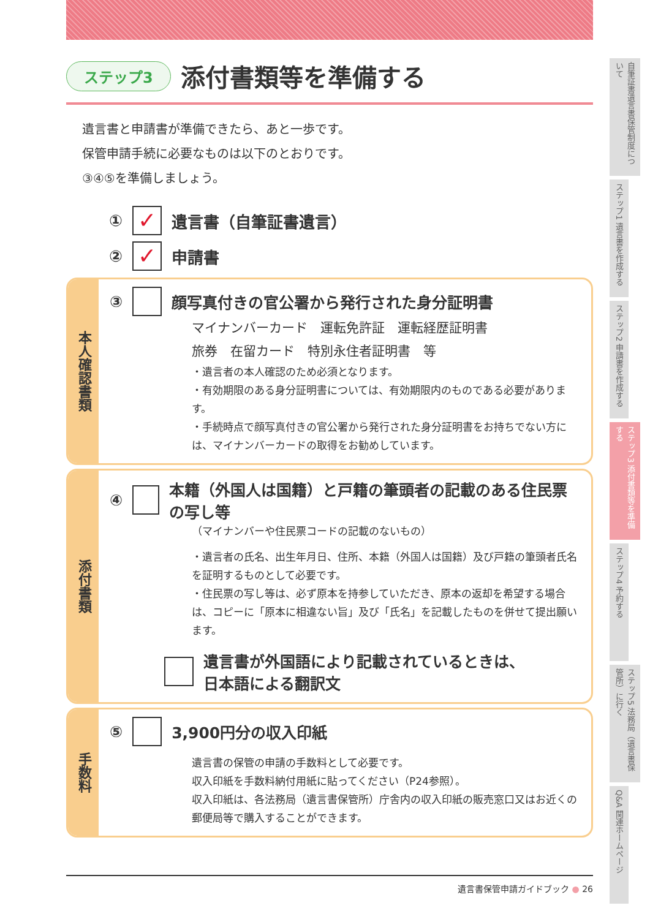ステップ3
添付書類等を準備する
遺言書と申請書が準備できたら、あと一歩です。
保管申請手続に必要なものは以下のとおりです。
③④⑤を準備しましょう。
① ✓ 遺言書（自筆証書遺言）
② ✓ 申請書
本人確認書類
③ 顔写真付きの官公署から発行された身分証明書
マイナンバーカード　運転免許証　運転経歴証明書
旅券　在留カード　特別永住者証明書　等
・遺言者の本人確認のため必須となります。
・有効期限のある身分証明書については、有効期限内のものである必要があります。
・手続時点で顔写真付きの官公署から発行された身分証明書をお持ちでない方には、マイナンバーカードの取得をお勧めしています。
添付書類
④ 本籍（外国人は国籍）と戸籍の筆頭者の記載のある住民票の写し等
（マイナンバーや住民票コードの記載のないもの）
・遺言者の氏名、出生年月日、住所、本籍（外国人は国籍）及び戸籍の筆頭者氏名を証明するものとして必要です。
・住民票の写し等は、必ず原本を持参していただき、原本の返却を希望する場合は、コピーに「原本に相違ない旨」及び「氏名」を記載したものを併せて提出願います。
　 遺言書が外国語により記載されているときは、
日本語による翻訳文
手数料
⑤ 3,900円分の収入印紙
遺言書の保管の申請の手数料として必要です。
収入印紙を手数料納付用紙に貼ってください（P24参照）。
収入印紙は、各法務局（遺言書保管所）庁舎内の収入印紙の販売窓口又はお近くの郵便局等で購入することができます。
自筆証書遺言書保管制度について
ステップ1 遺言書を作成する
ステップ2 申請書を作成する
ステップ3 添付書類等を準備する
ステップ4 予約する
ステップ5 法務局（遺言書保管所）に行く
Q&A 関連ホームページ
遺言書保管申請ガイドブック ● 26